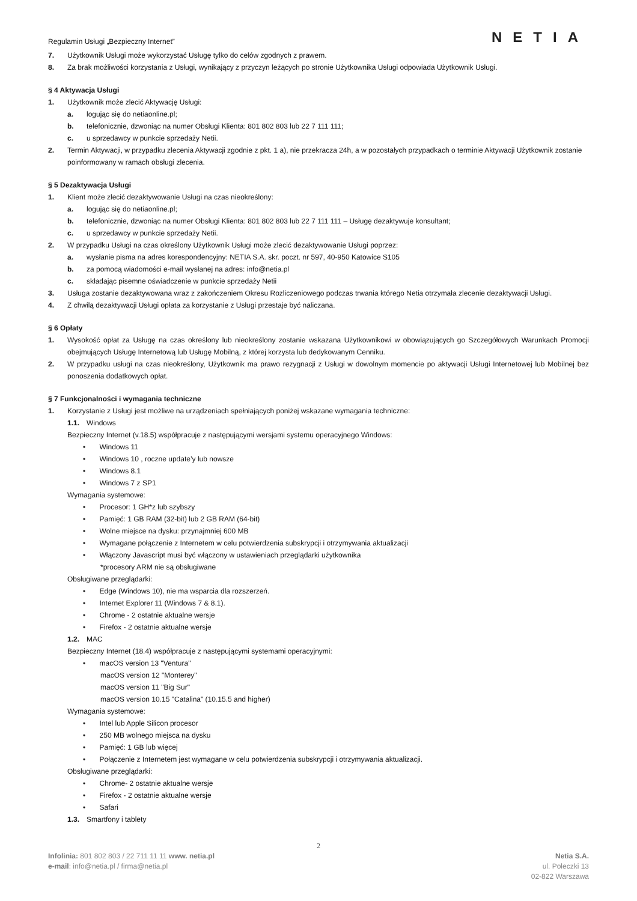Regulamin Usługi „Bezpieczny Internet” NETIA
7. Użytkownik Usługi może wykorzystać Usługę tylko do celów zgodnych z prawem.
8. Za brak możliwości korzystania z Usługi, wynikający z przyczyn leżących po stronie Użytkownika Usługi odpowiada Użytkownik Usługi.
§ 4 Aktywacja Usługi
1. Użytkownik może zlecić Aktywację Usługi:
a. logując się do netiaonline.pl;
b. telefonicznie, dzwoniąc na numer Obsługi Klienta: 801 802 803 lub 22 7 111 111;
c. u sprzedawcy w punkcie sprzedaży Netii.
2. Termin Aktywacji, w przypadku zlecenia Aktywacji zgodnie z pkt. 1 a), nie przekracza 24h, a w pozostałych przypadkach o terminie Aktywacji Użytkownik zostanie poinformowany w ramach obsługi zlecenia.
§ 5 Dezaktywacja Usługi
1. Klient może zlecić dezaktywowanie Usługi na czas nieokreślony:
a. logując się do netiaonline.pl;
b. telefonicznie, dzwoniąc na numer Obsługi Klienta: 801 802 803 lub 22 7 111 111 – Usługę dezaktywuje konsultant;
c. u sprzedawcy w punkcie sprzedaży Netii.
2. W przypadku Usługi na czas określony Użytkownik Usługi może zlecić dezaktywowanie Usługi poprzez:
a. wysłanie pisma na adres korespondencyjny: NETIA S.A. skr. poczt. nr 597, 40-950 Katowice S105
b. za pomocą wiadomości e-mail wysłanej na adres: info@netia.pl
c. składając pisemne oświadczenie w punkcie sprzedaży Netii
3. Usługa zostanie dezaktywowana wraz z zakończeniem Okresu Rozliczeniowego podczas trwania którego Netia otrzymała zlecenie dezaktywacji Usługi.
4. Z chwilą dezaktywacji Usługi opłata za korzystanie z Usługi przestaje być naliczana.
§ 6 Opłaty
1. Wysokość opłat za Usługę na czas określony lub nieokreślony zostanie wskazana Użytkownikowi w obowiązujących go Szczegółowych Warunkach Promocji obejmujących Usługę Internetową lub Usługę Mobilną, z której korzysta lub dedykowanym Cenniku.
2. W przypadku usługi na czas nieokreślony, Użytkownik ma prawo rezygnacji z Usługi w dowolnym momencie po aktywacji Usługi Internetowej lub Mobilnej bez ponoszenia dodatkowych opłat.
§ 7 Funkcjonalności i wymagania techniczne
1. Korzystanie z Usługi jest możliwe na urządzeniach spełniających poniżej wskazane wymagania techniczne:
1.1. Windows
Bezpieczny Internet (v.18.5) współpracuje z następującymi wersjami systemu operacyjnego Windows:
• Windows 11
• Windows 10 , roczne update’y lub nowsze
• Windows 8.1
• Windows 7 z SP1
Wymagania systemowe:
• Procesor: 1 GH*z lub szybszy
• Pamięć: 1 GB RAM (32-bit) lub 2 GB RAM (64-bit)
• Wolne miejsce na dysku: przynajmniej 600 MB
• Wymagane połączenie z Internetem w celu potwierdzenia subskrypcji i otrzymywania aktualizacji
• Włączony Javascript musi być włączony w ustawieniach przeglądarki użytkownika
*procesory ARM nie są obsługiwane
Obsługiwane przeglądarki:
• Edge (Windows 10), nie ma wsparcia dla rozszerzeń.
• Internet Explorer 11 (Windows 7 & 8.1).
• Chrome - 2 ostatnie aktualne wersje
• Firefox - 2 ostatnie aktualne wersje
1.2. MAC
Bezpieczny Internet (18.4) współpracuje z następującymi systemami operacyjnymi:
• macOS version 13 "Ventura"
macOS version 12 "Monterey"
macOS version 11 "Big Sur"
macOS version 10.15 "Catalina" (10.15.5 and higher)
Wymagania systemowe:
• Intel lub Apple Silicon procesor
• 250 MB wolnego miejsca na dysku
• Pamięć: 1 GB lub więcej
• Połączenie z Internetem jest wymagane w celu potwierdzenia subskrypcji i otrzymywania aktualizacji.
Obsługiwane przeglądarki:
• Chrome- 2 ostatnie aktualne wersje
• Firefox - 2 ostatnie aktualne wersje
• Safari
1.3. Smartfony i tablety
2
Infolinia: 801 802 803 / 22 711 11 11 www. netia.pl
e-mail: info@netia.pl / firma@netia.pl
Netia S.A.
ul. Poleczki 13
02-822 Warszawa